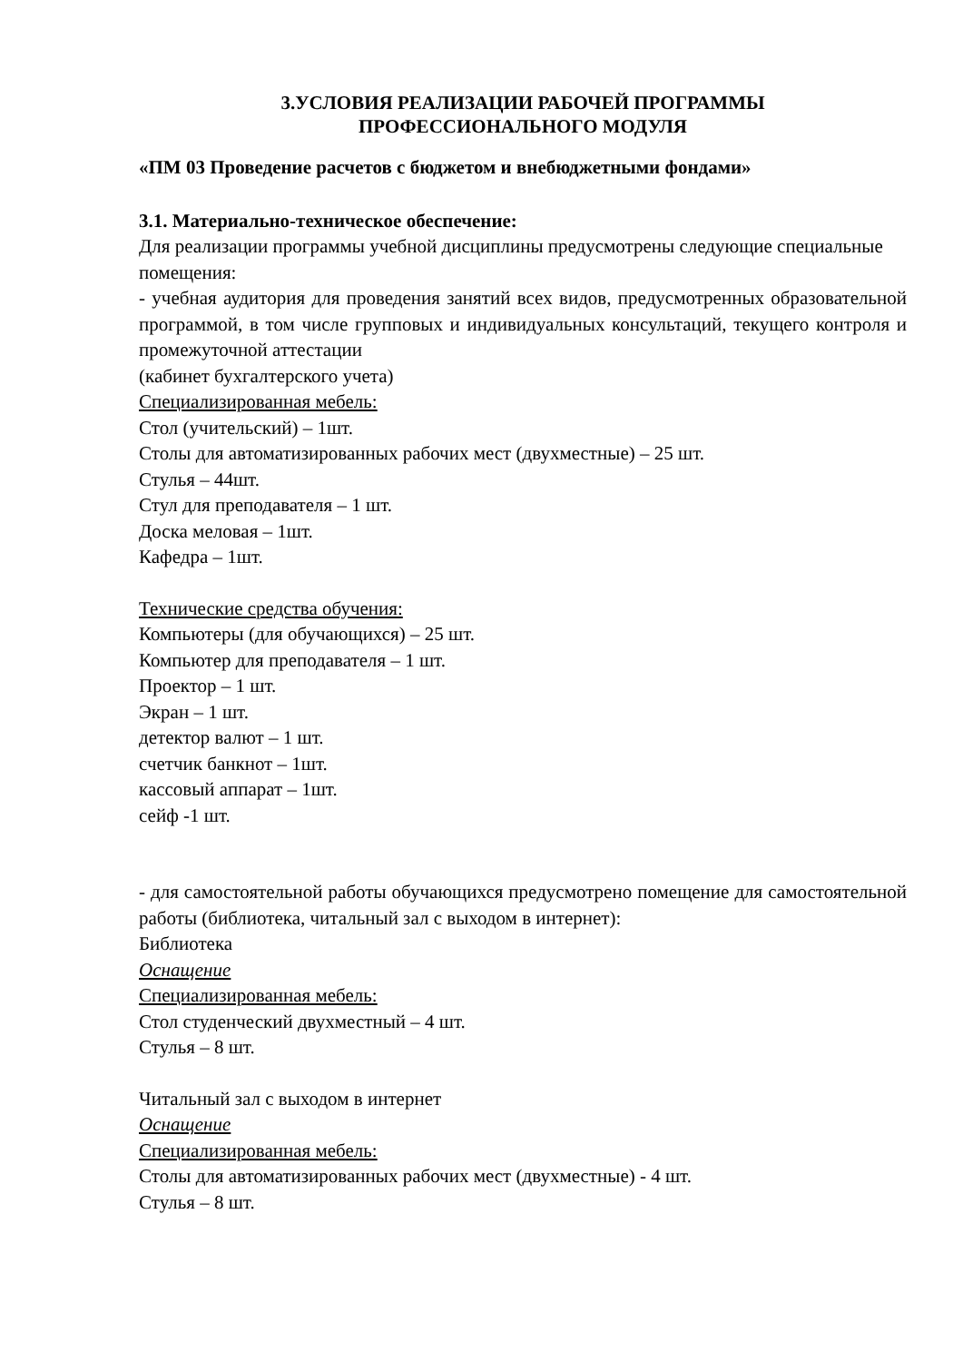3.УСЛОВИЯ РЕАЛИЗАЦИИ РАБОЧЕЙ ПРОГРАММЫ
ПРОФЕССИОНАЛЬНОГО МОДУЛЯ
«ПМ 03 Проведение расчетов с бюджетом и внебюджетными фондами»
3.1. Материально-техническое обеспечение:
Для реализации программы учебной дисциплины предусмотрены следующие специальные помещения:
- учебная аудитория для проведения занятий всех видов, предусмотренных образовательной программой, в том числе групповых и индивидуальных консультаций, текущего контроля и промежуточной аттестации
(кабинет бухгалтерского учета)
Специализированная мебель:
Стол (учительский) – 1шт.
Столы для автоматизированных рабочих мест (двухместные) – 25 шт.
Стулья – 44шт.
Стул для преподавателя – 1 шт.
Доска меловая – 1шт.
Кафедра – 1шт.
Технические средства обучения:
Компьютеры (для обучающихся) – 25 шт.
Компьютер для преподавателя – 1 шт.
Проектор – 1 шт.
Экран – 1 шт.
детектор валют – 1 шт.
счетчик банкнот – 1шт.
кассовый аппарат – 1шт.
сейф -1 шт.
- для самостоятельной работы обучающихся предусмотрено помещение для самостоятельной работы (библиотека, читальный зал с выходом в интернет):
Библиотека
Оснащение
Специализированная мебель:
Стол студенческий двухместный – 4 шт.
Стулья – 8 шт.
Читальный зал с выходом в интернет
Оснащение
Специализированная мебель:
Столы для автоматизированных рабочих мест (двухместные) - 4 шт.
Стулья – 8 шт.